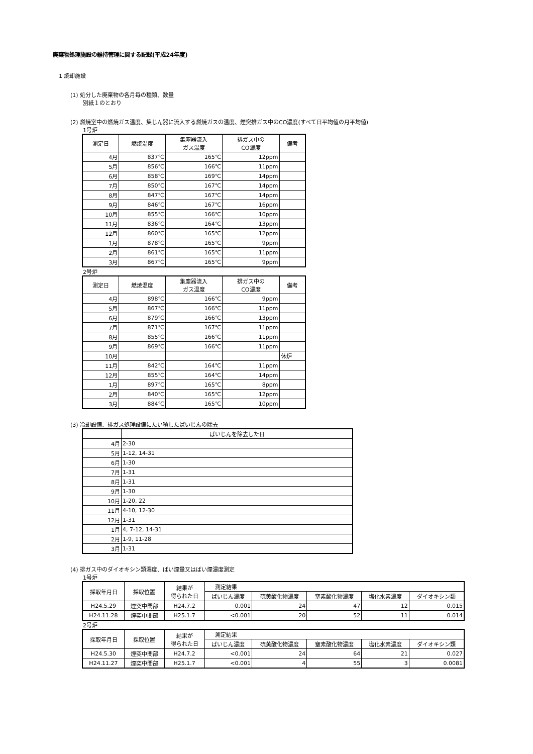廃棄物処理施設の維持管理に関する記録(平成24年度)
1 焼却施設
(1) 処分した廃棄物の各月毎の種類、数量
別紙１のとおり
(2) 燃焼室中の燃焼ガス温度、集じん器に流入する燃焼ガスの温度、煙突排ガス中のCO濃度(すべて日平均値の月平均値)
1号炉
| 測定日 | 燃焼温度 | 集塵器流入 ガス温度 | 排ガス中の CO濃度 | 備考 |
| --- | --- | --- | --- | --- |
| 4月 | 837℃ | 165℃ | 12ppm | |
| 5月 | 856℃ | 166℃ | 11ppm | |
| 6月 | 858℃ | 169℃ | 14ppm | |
| 7月 | 850℃ | 167℃ | 14ppm | |
| 8月 | 847℃ | 167℃ | 14ppm | |
| 9月 | 846℃ | 167℃ | 16ppm | |
| 10月 | 855℃ | 166℃ | 10ppm | |
| 11月 | 836℃ | 164℃ | 13ppm | |
| 12月 | 860℃ | 165℃ | 12ppm | |
| 1月 | 878℃ | 165℃ | 9ppm | |
| 2月 | 861℃ | 165℃ | 11ppm | |
| 3月 | 867℃ | 165℃ | 9ppm | |
2号炉
| 測定日 | 燃焼温度 | 集塵器流入 ガス温度 | 排ガス中の CO濃度 | 備考 |
| --- | --- | --- | --- | --- |
| 4月 | 898℃ | 166℃ | 9ppm | |
| 5月 | 867℃ | 166℃ | 11ppm | |
| 6月 | 879℃ | 166℃ | 13ppm | |
| 7月 | 871℃ | 167℃ | 11ppm | |
| 8月 | 855℃ | 166℃ | 11ppm | |
| 9月 | 869℃ | 166℃ | 11ppm | |
| 10月 | | | | 休炉 |
| 11月 | 842℃ | 164℃ | 11ppm | |
| 12月 | 855℃ | 164℃ | 14ppm | |
| 1月 | 897℃ | 165℃ | 8ppm | |
| 2月 | 840℃ | 165℃ | 12ppm | |
| 3月 | 884℃ | 165℃ | 10ppm | |
(3) 冷却設備、排ガス処理設備にたい積したばいじんの除去
| | ばいじんを除去した日 |
| --- | --- |
| 4月 | 2-30 |
| 5月 | 1-12, 14-31 |
| 6月 | 1-30 |
| 7月 | 1-31 |
| 8月 | 1-31 |
| 9月 | 1-30 |
| 10月 | 1-20, 22 |
| 11月 | 4-10, 12-30 |
| 12月 | 1-31 |
| 1月 | 4, 7-12, 14-31 |
| 2月 | 1-9, 11-28 |
| 3月 | 1-31 |
(4) 排ガス中のダイオキシン類濃度、ばい煙量又はばい煙濃度測定
1号炉
| 採取年月日 | 採取位置 | 結果が 得られた日 | 測定結果 | | | | |
| --- | --- | --- | --- | --- | --- | --- | --- |
| | | | ばいじん濃度 | 硫黄酸化物濃度 | 窒素酸化物濃度 | 塩化水素濃度 | ダイオキシン類 |
| H24.5.29 | 煙突中間部 | H24.7.2 | 0.001 | 24 | 47 | 12 | 0.015 |
| H24.11.28 | 煙突中間部 | H25.1.7 | <0.001 | 20 | 52 | 11 | 0.014 |
2号炉
| 採取年月日 | 採取位置 | 結果が 得られた日 | 測定結果 | | | | |
| --- | --- | --- | --- | --- | --- | --- | --- |
| | | | ばいじん濃度 | 硫黄酸化物濃度 | 窒素酸化物濃度 | 塩化水素濃度 | ダイオキシン類 |
| H24.5.30 | 煙突中間部 | H24.7.2 | <0.001 | 24 | 64 | 21 | 0.027 |
| H24.11.27 | 煙突中間部 | H25.1.7 | <0.001 | 4 | 55 | 3 | 0.0081 |